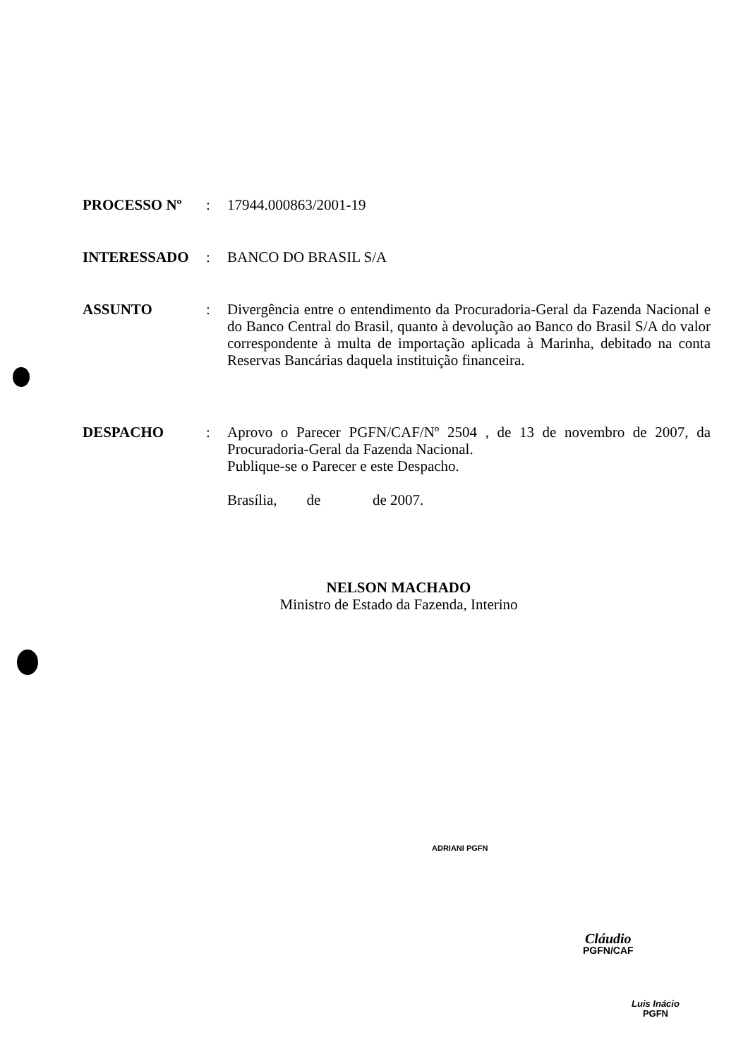PROCESSO Nº :
17944.000863/2001-19
INTERESSADO :
BANCO DO BRASIL S/A
ASSUNTO :
Divergência entre o entendimento da Procuradoria-Geral da Fazenda Nacional e do Banco Central do Brasil, quanto à devolução ao Banco do Brasil S/A do valor correspondente à multa de importação aplicada à Marinha, debitado na conta Reservas Bancárias daquela instituição financeira.
DESPACHO :
Aprovo o Parecer PGFN/CAF/Nº 2504 , de 13 de novembro de 2007, da Procuradoria-Geral da Fazenda Nacional.
Publique-se o Parecer e este Despacho.
Brasília, de de 2007.
NELSON MACHADO
Ministro de Estado da Fazenda, Interino
ADRIANI PGFN
Cláudio
PGFN/CAF
Luis Inácio
PGFN